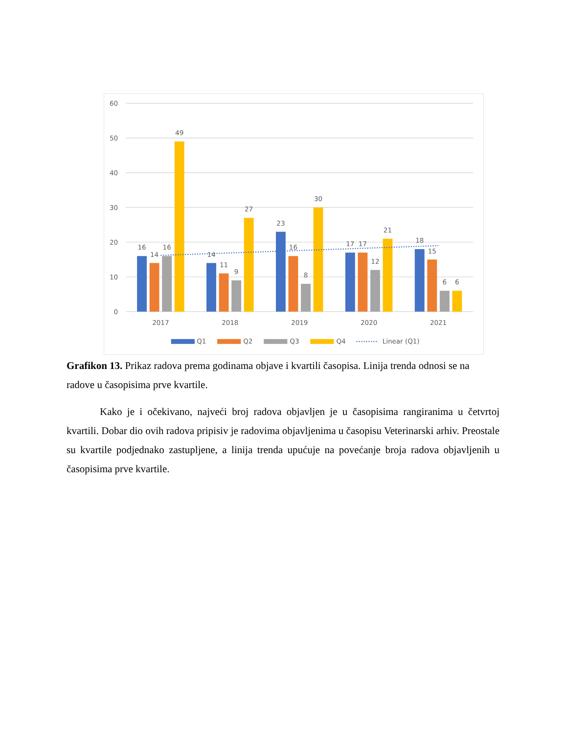60
50
40
30
20
10
0
16
14
16
49
14
11
9
27
23
16
8
30
17
17
12
21
18
15
6
6
2017
2018
2019
2020
2021
Q1
Q2
Q3
Q4
Linear (Q1)
Grafikon 13. Prikaz radova prema godinama objave i kvartili časopisa. Linija trenda odnosi se na radove u časopisima prve kvartile.
Kako je i očekivano, najveći broj radova objavljen je u časopisima rangiranima u četvrtoj kvartili. Dobar dio ovih radova pripisiv je radovima objavljenima u časopisu Veterinarski arhiv. Preostale su kvartile podjednako zastupljene, a linija trenda upućuje na povećanje broja radova objavljenih u časopisima prve kvartile.